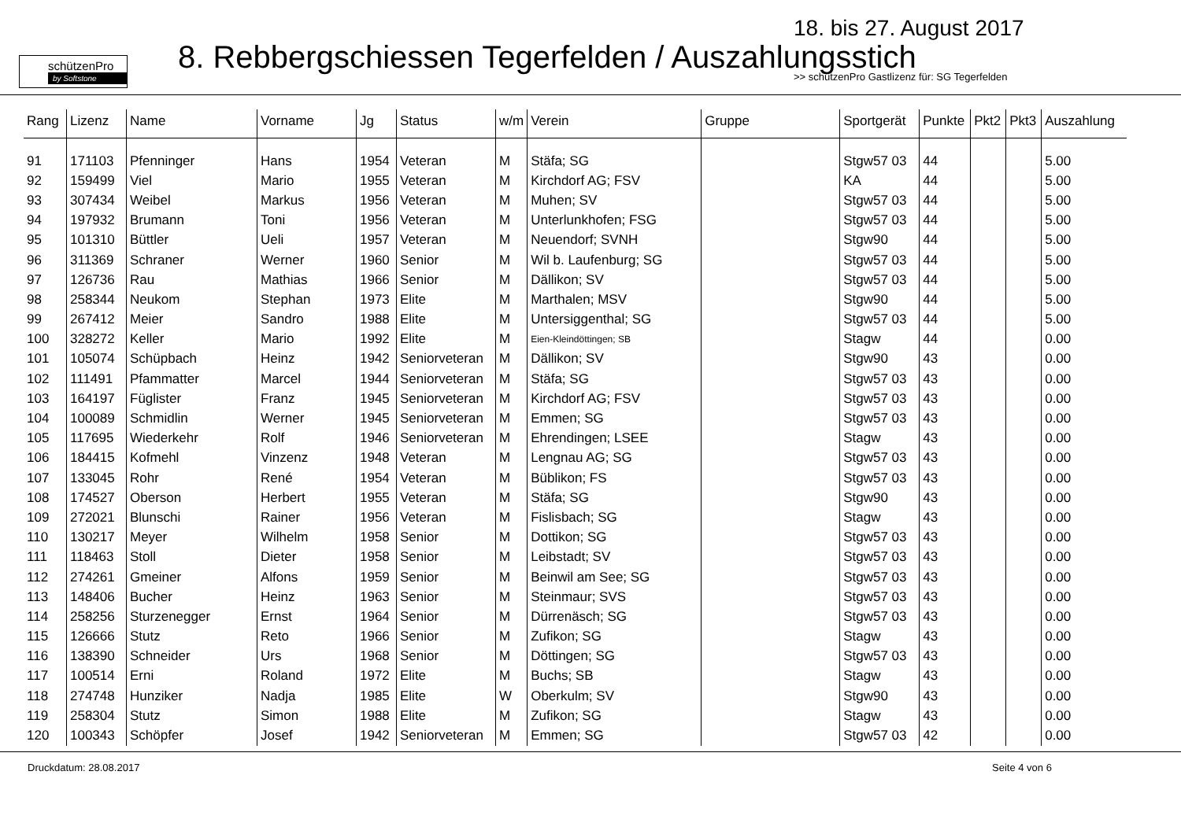schützenPro
by Softstone
18. bis 27. August 2017
8. Rebbergschiessen Tegerfelden / Auszahlungsstich
>> schützenPro Gastlizenz für: SG Tegerfelden
| Rang | Lizenz | Name | Vorname | Jg | Status | w/m | Verein | Gruppe | Sportgerät | Punkte | Pkt2 | Pkt3 | Auszahlung |
| --- | --- | --- | --- | --- | --- | --- | --- | --- | --- | --- | --- | --- | --- |
| 91 | 171103 | Pfenninger | Hans | 1954 | Veteran | M | Stäfa; SG | | Stgw57 03 | 44 | | | 5.00 |
| 92 | 159499 | Viel | Mario | 1955 | Veteran | M | Kirchdorf AG; FSV | | KA | 44 | | | 5.00 |
| 93 | 307434 | Weibel | Markus | 1956 | Veteran | M | Muhen; SV | | Stgw57 03 | 44 | | | 5.00 |
| 94 | 197932 | Brumann | Toni | 1956 | Veteran | M | Unterlunkhofen; FSG | | Stgw57 03 | 44 | | | 5.00 |
| 95 | 101310 | Büttler | Ueli | 1957 | Veteran | M | Neuendorf; SVNH | | Stgw90 | 44 | | | 5.00 |
| 96 | 311369 | Schraner | Werner | 1960 | Senior | M | Wil b. Laufenburg; SG | | Stgw57 03 | 44 | | | 5.00 |
| 97 | 126736 | Rau | Mathias | 1966 | Senior | M | Dällikon; SV | | Stgw57 03 | 44 | | | 5.00 |
| 98 | 258344 | Neukom | Stephan | 1973 | Elite | M | Marthalen; MSV | | Stgw90 | 44 | | | 5.00 |
| 99 | 267412 | Meier | Sandro | 1988 | Elite | M | Untersiggenthal; SG | | Stgw57 03 | 44 | | | 5.00 |
| 100 | 328272 | Keller | Mario | 1992 | Elite | M | Eien-Kleindöttingen; SB | | Stagw | 44 | | | 0.00 |
| 101 | 105074 | Schüpbach | Heinz | 1942 | Seniorveteran | M | Dällikon; SV | | Stgw90 | 43 | | | 0.00 |
| 102 | 111491 | Pfammatter | Marcel | 1944 | Seniorveteran | M | Stäfa; SG | | Stgw57 03 | 43 | | | 0.00 |
| 103 | 164197 | Füglister | Franz | 1945 | Seniorveteran | M | Kirchdorf AG; FSV | | Stgw57 03 | 43 | | | 0.00 |
| 104 | 100089 | Schmidlin | Werner | 1945 | Seniorveteran | M | Emmen; SG | | Stgw57 03 | 43 | | | 0.00 |
| 105 | 117695 | Wiederkehr | Rolf | 1946 | Seniorveteran | M | Ehrendingen; LSEE | | Stagw | 43 | | | 0.00 |
| 106 | 184415 | Kofmehl | Vinzenz | 1948 | Veteran | M | Lengnau AG; SG | | Stgw57 03 | 43 | | | 0.00 |
| 107 | 133045 | Rohr | René | 1954 | Veteran | M | Büblikon; FS | | Stgw57 03 | 43 | | | 0.00 |
| 108 | 174527 | Oberson | Herbert | 1955 | Veteran | M | Stäfa; SG | | Stgw90 | 43 | | | 0.00 |
| 109 | 272021 | Blunschi | Rainer | 1956 | Veteran | M | Fislisbach; SG | | Stagw | 43 | | | 0.00 |
| 110 | 130217 | Meyer | Wilhelm | 1958 | Senior | M | Dottikon; SG | | Stgw57 03 | 43 | | | 0.00 |
| 111 | 118463 | Stoll | Dieter | 1958 | Senior | M | Leibstadt; SV | | Stgw57 03 | 43 | | | 0.00 |
| 112 | 274261 | Gmeiner | Alfons | 1959 | Senior | M | Beinwil am See; SG | | Stgw57 03 | 43 | | | 0.00 |
| 113 | 148406 | Bucher | Heinz | 1963 | Senior | M | Steinmaur; SVS | | Stgw57 03 | 43 | | | 0.00 |
| 114 | 258256 | Sturzenegger | Ernst | 1964 | Senior | M | Dürrenäsch; SG | | Stgw57 03 | 43 | | | 0.00 |
| 115 | 126666 | Stutz | Reto | 1966 | Senior | M | Zufikon; SG | | Stagw | 43 | | | 0.00 |
| 116 | 138390 | Schneider | Urs | 1968 | Senior | M | Döttingen; SG | | Stgw57 03 | 43 | | | 0.00 |
| 117 | 100514 | Erni | Roland | 1972 | Elite | M | Buchs; SB | | Stagw | 43 | | | 0.00 |
| 118 | 274748 | Hunziker | Nadja | 1985 | Elite | W | Oberkulm; SV | | Stgw90 | 43 | | | 0.00 |
| 119 | 258304 | Stutz | Simon | 1988 | Elite | M | Zufikon; SG | | Stagw | 43 | | | 0.00 |
| 120 | 100343 | Schöpfer | Josef | 1942 | Seniorveteran | M | Emmen; SG | | Stgw57 03 | 42 | | | 0.00 |
Druckdatum: 28.08.2017 Seite 4 von 6